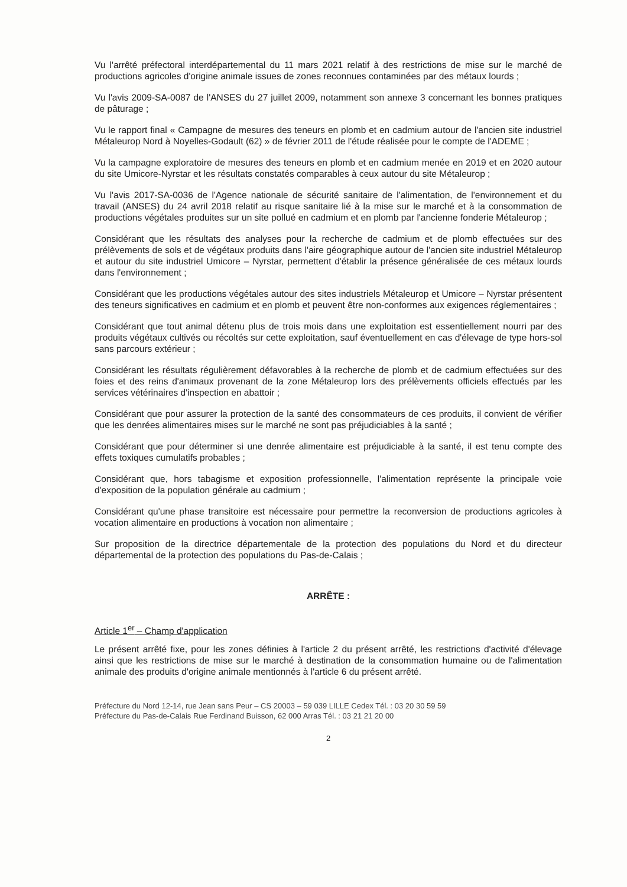Vu l'arrêté préfectoral interdépartemental du 11 mars 2021 relatif à des restrictions de mise sur le marché de productions agricoles d'origine animale issues de zones reconnues contaminées par des métaux lourds ;
Vu l'avis 2009-SA-0087 de l'ANSES du 27 juillet 2009, notamment son annexe 3 concernant les bonnes pratiques de pâturage ;
Vu le rapport final « Campagne de mesures des teneurs en plomb et en cadmium autour de l'ancien site industriel Métaleurop Nord à Noyelles-Godault (62) » de février 2011 de l'étude réalisée pour le compte de l'ADEME ;
Vu la campagne exploratoire de mesures des teneurs en plomb et en cadmium menée en 2019 et en 2020 autour du site Umicore-Nyrstar et les résultats constatés comparables à ceux autour du site Métaleurop ;
Vu l'avis 2017-SA-0036 de l'Agence nationale de sécurité sanitaire de l'alimentation, de l'environnement et du travail (ANSES) du 24 avril 2018 relatif au risque sanitaire lié à la mise sur le marché et à la consommation de productions végétales produites sur un site pollué en cadmium et en plomb par l'ancienne fonderie Métaleurop ;
Considérant que les résultats des analyses pour la recherche de cadmium et de plomb effectuées sur des prélèvements de sols et de végétaux produits dans l'aire géographique autour de l'ancien site industriel Métaleurop et autour du site industriel Umicore – Nyrstar, permettent d'établir la présence généralisée de ces métaux lourds dans l'environnement ;
Considérant que les productions végétales autour des sites industriels Métaleurop et Umicore – Nyrstar présentent des teneurs significatives en cadmium et en plomb et peuvent être non-conformes aux exigences réglementaires ;
Considérant que tout animal détenu plus de trois mois dans une exploitation est essentiellement nourri par des produits végétaux cultivés ou récoltés sur cette exploitation, sauf éventuellement en cas d'élevage de type hors-sol sans parcours extérieur ;
Considérant les résultats régulièrement défavorables à la recherche de plomb et de cadmium effectuées sur des foies et des reins d'animaux provenant de la zone Métaleurop lors des prélèvements officiels effectués par les services vétérinaires d'inspection en abattoir ;
Considérant que pour assurer la protection de la santé des consommateurs de ces produits, il convient de vérifier que les denrées alimentaires mises sur le marché ne sont pas préjudiciables à la santé ;
Considérant que pour déterminer si une denrée alimentaire est préjudiciable à la santé, il est tenu compte des effets toxiques cumulatifs probables ;
Considérant que, hors tabagisme et exposition professionnelle, l'alimentation représente la principale voie d'exposition de la population générale au cadmium ;
Considérant qu'une phase transitoire est nécessaire pour permettre la reconversion de productions agricoles à vocation alimentaire en productions à vocation non alimentaire ;
Sur proposition de la directrice départementale de la protection des populations du Nord et du directeur départemental de la protection des populations du Pas-de-Calais ;
ARRÊTE :
Article 1<sup>er</sup> – Champ d'application
Le présent arrêté fixe, pour les zones définies à l'article 2 du présent arrêté, les restrictions d'activité d'élevage ainsi que les restrictions de mise sur le marché à destination de la consommation humaine ou de l'alimentation animale des produits d'origine animale mentionnés à l'article 6 du présent arrêté.
Préfecture du Nord 12-14, rue Jean sans Peur – CS 20003 – 59 039 LILLE Cedex Tél. : 03 20 30 59 59
Préfecture du Pas-de-Calais Rue Ferdinand Buisson, 62 000 Arras Tél. : 03 21 21 20 00
2